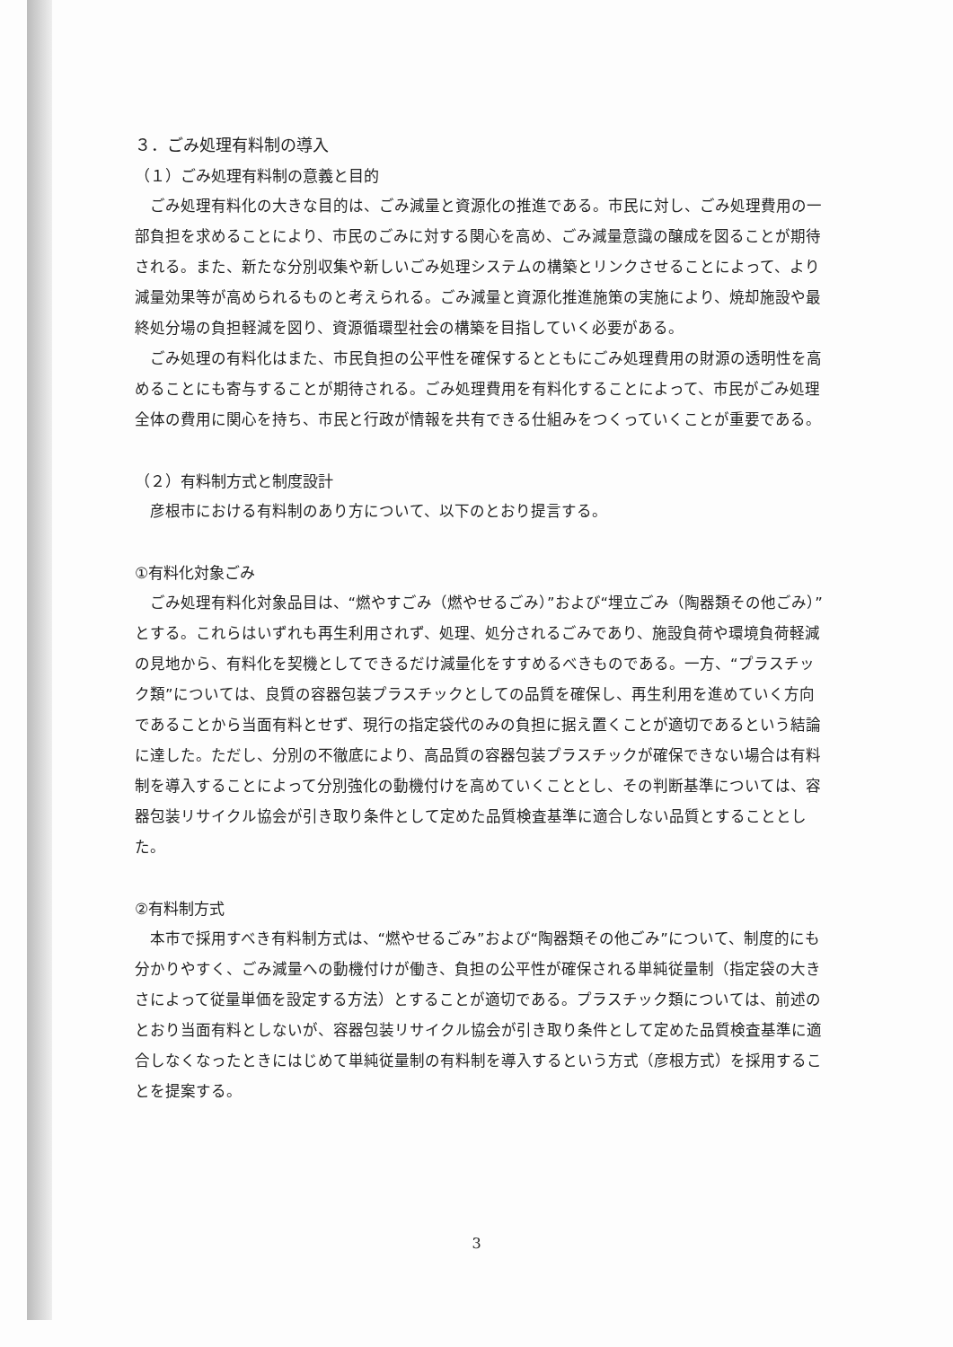３．ごみ処理有料制の導入
（１）ごみ処理有料制の意義と目的
ごみ処理有料化の大きな目的は、ごみ減量と資源化の推進である。市民に対し、ごみ処理費用の一部負担を求めることにより、市民のごみに対する関心を高め、ごみ減量意識の醸成を図ることが期待される。また、新たな分別収集や新しいごみ処理システムの構築とリンクさせることによって、より減量効果等が高められるものと考えられる。ごみ減量と資源化推進施策の実施により、焼却施設や最終処分場の負担軽減を図り、資源循環型社会の構築を目指していく必要がある。
ごみ処理の有料化はまた、市民負担の公平性を確保するとともにごみ処理費用の財源の透明性を高めることにも寄与することが期待される。ごみ処理費用を有料化することによって、市民がごみ処理全体の費用に関心を持ち、市民と行政が情報を共有できる仕組みをつくっていくことが重要である。
（２）有料制方式と制度設計
彦根市における有料制のあり方について、以下のとおり提言する。
①有料化対象ごみ
ごみ処理有料化対象品目は、“燃やすごみ（燃やせるごみ）”および“埋立ごみ（陶器類その他ごみ）”とする。これらはいずれも再生利用されず、処理、処分されるごみであり、施設負荷や環境負荷軽減の見地から、有料化を契機としてできるだけ減量化をすすめるべきものである。一方、“プラスチック類”については、良質の容器包装プラスチックとしての品質を確保し、再生利用を進めていく方向であることから当面有料とせず、現行の指定袋代のみの負担に据え置くことが適切であるという結論に達した。ただし、分別の不徹底により、高品質の容器包装プラスチックが確保できない場合は有料制を導入することによって分別強化の動機付けを高めていくこととし、その判断基準については、容器包装リサイクル協会が引き取り条件として定めた品質検査基準に適合しない品質とすることとした。
②有料制方式
本市で採用すべき有料制方式は、“燃やせるごみ”および“陶器類その他ごみ”について、制度的にも分かりやすく、ごみ減量への動機付けが働き、負担の公平性が確保される単純従量制（指定袋の大きさによって従量単価を設定する方法）とすることが適切である。プラスチック類については、前述のとおり当面有料としないが、容器包装リサイクル協会が引き取り条件として定めた品質検査基準に適合しなくなったときにはじめて単純従量制の有料制を導入するという方式（彦根方式）を採用することを提案する。
3